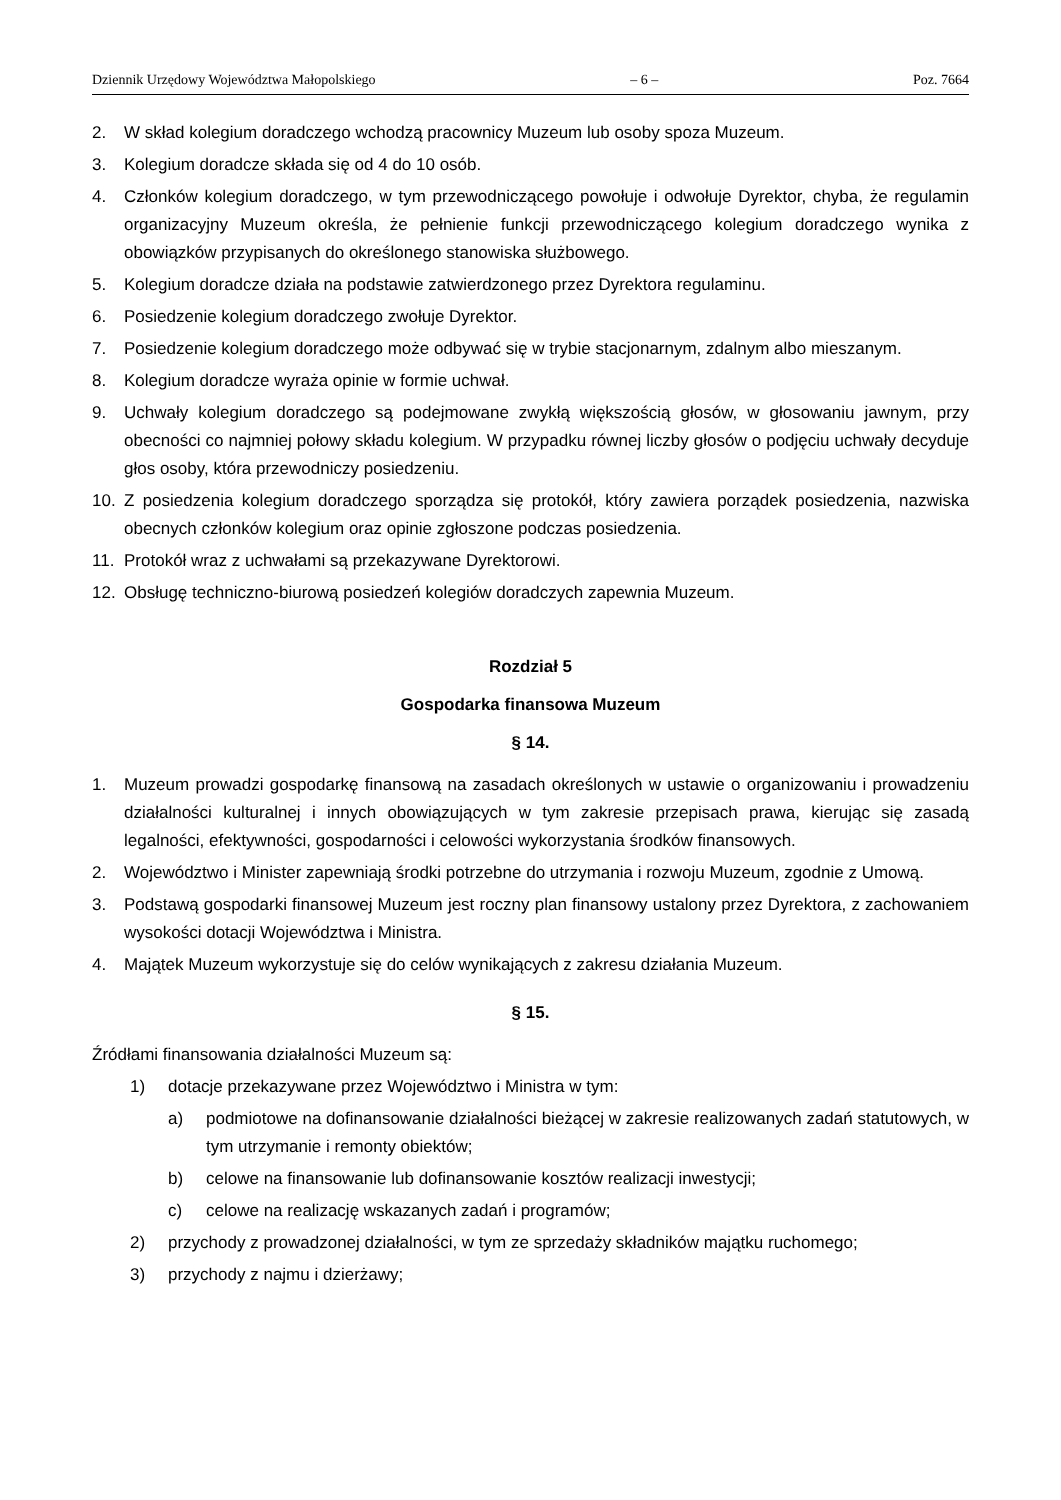Dziennik Urzędowy Województwa Małopolskiego – 6 – Poz. 7664
2. W skład kolegium doradczego wchodzą pracownicy Muzeum lub osoby spoza Muzeum.
3. Kolegium doradcze składa się od 4 do 10 osób.
4. Członków kolegium doradczego, w tym przewodniczącego powołuje i odwołuje Dyrektor, chyba, że regulamin organizacyjny Muzeum określa, że pełnienie funkcji przewodniczącego kolegium doradczego wynika z obowiązków przypisanych do określonego stanowiska służbowego.
5. Kolegium doradcze działa na podstawie zatwierdzonego przez Dyrektora regulaminu.
6. Posiedzenie kolegium doradczego zwołuje Dyrektor.
7. Posiedzenie kolegium doradczego może odbywać się w trybie stacjonarnym, zdalnym albo mieszanym.
8. Kolegium doradcze wyraża opinie w formie uchwał.
9. Uchwały kolegium doradczego są podejmowane zwykłą większością głosów, w głosowaniu jawnym, przy obecności co najmniej połowy składu kolegium. W przypadku równej liczby głosów o podjęciu uchwały decyduje głos osoby, która przewodniczy posiedzeniu.
10. Z posiedzenia kolegium doradczego sporządza się protokół, który zawiera porządek posiedzenia, nazwiska obecnych członków kolegium oraz opinie zgłoszone podczas posiedzenia.
11. Protokół wraz z uchwałami są przekazywane Dyrektorowi.
12. Obsługę techniczno-biurową posiedzeń kolegiów doradczych zapewnia Muzeum.
Rozdział 5
Gospodarka finansowa Muzeum
§ 14.
1. Muzeum prowadzi gospodarkę finansową na zasadach określonych w ustawie o organizowaniu i prowadzeniu działalności kulturalnej i innych obowiązujących w tym zakresie przepisach prawa, kierując się zasadą legalności, efektywności, gospodarności i celowości wykorzystania środków finansowych.
2. Województwo i Minister zapewniają środki potrzebne do utrzymania i rozwoju Muzeum, zgodnie z Umową.
3. Podstawą gospodarki finansowej Muzeum jest roczny plan finansowy ustalony przez Dyrektora, z zachowaniem wysokości dotacji Województwa i Ministra.
4. Majątek Muzeum wykorzystuje się do celów wynikających z zakresu działania Muzeum.
§ 15.
Źródłami finansowania działalności Muzeum są:
1) dotacje przekazywane przez Województwo i Ministra w tym:
a) podmiotowe na dofinansowanie działalności bieżącej w zakresie realizowanych zadań statutowych, w tym utrzymanie i remonty obiektów;
b) celowe na finansowanie lub dofinansowanie kosztów realizacji inwestycji;
c) celowe na realizację wskazanych zadań i programów;
2) przychody z prowadzonej działalności, w tym ze sprzedaży składników majątku ruchomego;
3) przychody z najmu i dzierżawy;